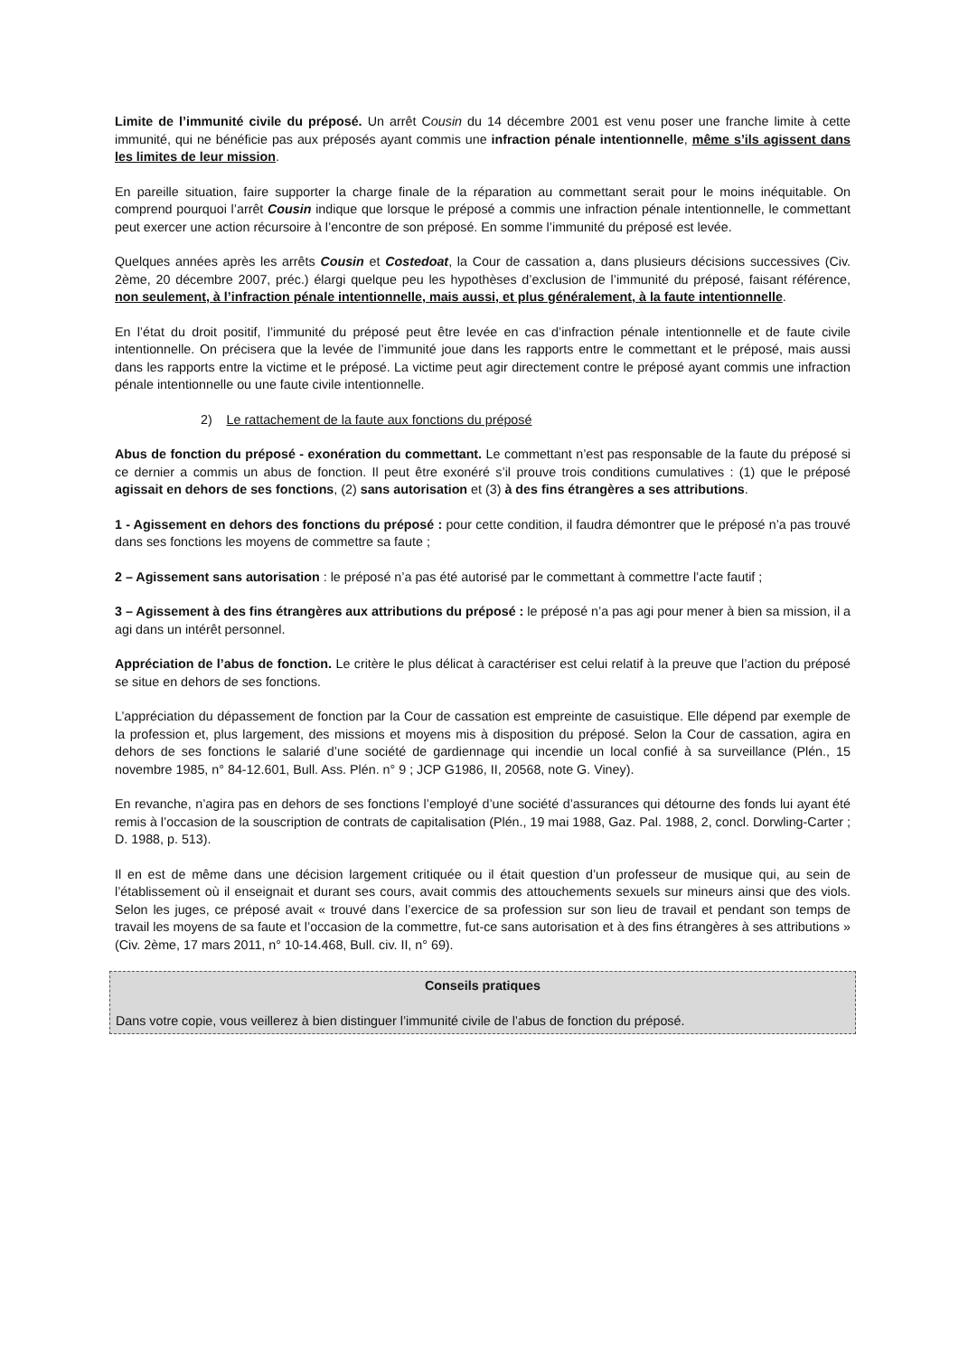Limite de l’immunité civile du préposé. Un arrêt Cousin du 14 décembre 2001 est venu poser une franche limite à cette immunité, qui ne bénéficie pas aux préposés ayant commis une infraction pénale intentionnelle, même s’ils agissent dans les limites de leur mission.
En pareille situation, faire supporter la charge finale de la réparation au commettant serait pour le moins inéquitable. On comprend pourquoi l’arrêt Cousin indique que lorsque le préposé a commis une infraction pénale intentionnelle, le commettant peut exercer une action récursoire à l’encontre de son préposé. En somme l’immunité du préposé est levée.
Quelques années après les arrêts Cousin et Costedoat, la Cour de cassation a, dans plusieurs décisions successives (Civ. 2ème, 20 décembre 2007, préc.) élargi quelque peu les hypothèses d’exclusion de l’immunité du préposé, faisant référence, non seulement, à l’infraction pénale intentionnelle, mais aussi, et plus généralement, à la faute intentionnelle.
En l’état du droit positif, l’immunité du préposé peut être levée en cas d’infraction pénale intentionnelle et de faute civile intentionnelle. On précisera que la levée de l’immunité joue dans les rapports entre le commettant et le préposé, mais aussi dans les rapports entre la victime et le préposé. La victime peut agir directement contre le préposé ayant commis une infraction pénale intentionnelle ou une faute civile intentionnelle.
2) Le rattachement de la faute aux fonctions du préposé
Abus de fonction du préposé - exonération du commettant. Le commettant n’est pas responsable de la faute du préposé si ce dernier a commis un abus de fonction. Il peut être exonéré s’il prouve trois conditions cumulatives : (1) que le préposé agissait en dehors de ses fonctions, (2) sans autorisation et (3) à des fins étrangères a ses attributions.
1 - Agissement en dehors des fonctions du préposé : pour cette condition, il faudra démontrer que le préposé n’a pas trouvé dans ses fonctions les moyens de commettre sa faute ;
2 – Agissement sans autorisation : le préposé n’a pas été autorisé par le commettant à commettre l’acte fautif ;
3 – Agissement à des fins étrangères aux attributions du préposé : le préposé n’a pas agi pour mener à bien sa mission, il a agi dans un intérêt personnel.
Appréciation de l’abus de fonction. Le critère le plus délicat à caractériser est celui relatif à la preuve que l’action du préposé se situe en dehors de ses fonctions.
L’appréciation du dépassement de fonction par la Cour de cassation est empreinte de casuistique. Elle dépend par exemple de la profession et, plus largement, des missions et moyens mis à disposition du préposé. Selon la Cour de cassation, agira en dehors de ses fonctions le salarié d’une société de gardiennage qui incendie un local confié à sa surveillance (Plén., 15 novembre 1985, n° 84-12.601, Bull. Ass. Plén. n° 9 ; JCP G1986, II, 20568, note G. Viney).
En revanche, n’agira pas en dehors de ses fonctions l’employé d’une société d’assurances qui détourne des fonds lui ayant été remis à l’occasion de la souscription de contrats de capitalisation (Plén., 19 mai 1988, Gaz. Pal. 1988, 2, concl. Dorwling-Carter ; D. 1988, p. 513).
Il en est de même dans une décision largement critiquée ou il était question d’un professeur de musique qui, au sein de l’établissement où il enseignait et durant ses cours, avait commis des attouchements sexuels sur mineurs ainsi que des viols. Selon les juges, ce préposé avait « trouvé dans l’exercice de sa profession sur son lieu de travail et pendant son temps de travail les moyens de sa faute et l’occasion de la commettre, fut-ce sans autorisation et à des fins étrangères à ses attributions » (Civ. 2ème, 17 mars 2011, n° 10-14.468, Bull. civ. II, n° 69).
Conseils pratiques
Dans votre copie, vous veillerez à bien distinguer l’immunité civile de l’abus de fonction du préposé.